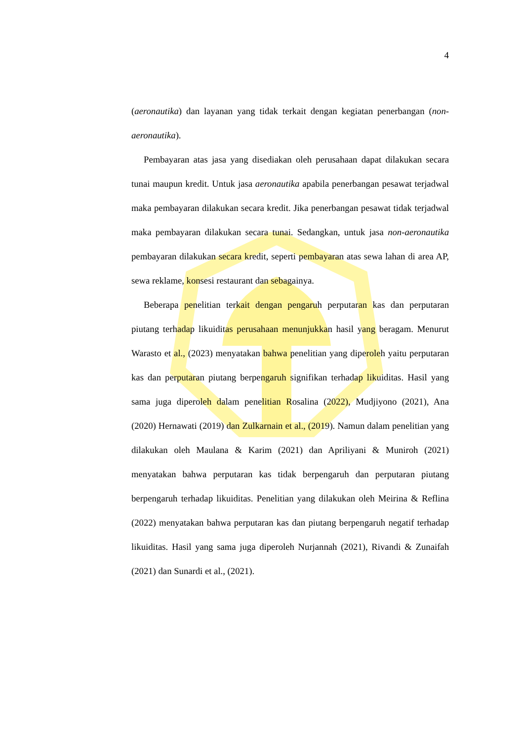4
(aeronautika) dan layanan yang tidak terkait dengan kegiatan penerbangan (non-aeronautika).
Pembayaran atas jasa yang disediakan oleh perusahaan dapat dilakukan secara tunai maupun kredit. Untuk jasa aeronautika apabila penerbangan pesawat terjadwal maka pembayaran dilakukan secara kredit. Jika penerbangan pesawat tidak terjadwal maka pembayaran dilakukan secara tunai. Sedangkan, untuk jasa non-aeronautika pembayaran dilakukan secara kredit, seperti pembayaran atas sewa lahan di area AP, sewa reklame, konsesi restaurant dan sebagainya.
Beberapa penelitian terkait dengan pengaruh perputaran kas dan perputaran piutang terhadap likuiditas perusahaan menunjukkan hasil yang beragam. Menurut Warasto et al., (2023) menyatakan bahwa penelitian yang diperoleh yaitu perputaran kas dan perputaran piutang berpengaruh signifikan terhadap likuiditas. Hasil yang sama juga diperoleh dalam penelitian Rosalina (2022), Mudjiyono (2021), Ana (2020) Hernawati (2019) dan Zulkarnain et al., (2019). Namun dalam penelitian yang dilakukan oleh Maulana & Karim (2021) dan Apriliyani & Muniroh (2021) menyatakan bahwa perputaran kas tidak berpengaruh dan perputaran piutang berpengaruh terhadap likuiditas. Penelitian yang dilakukan oleh Meirina & Reflina (2022) menyatakan bahwa perputaran kas dan piutang berpengaruh negatif terhadap likuiditas. Hasil yang sama juga diperoleh Nurjannah (2021), Rivandi & Zunaifah (2021) dan Sunardi et al., (2021).